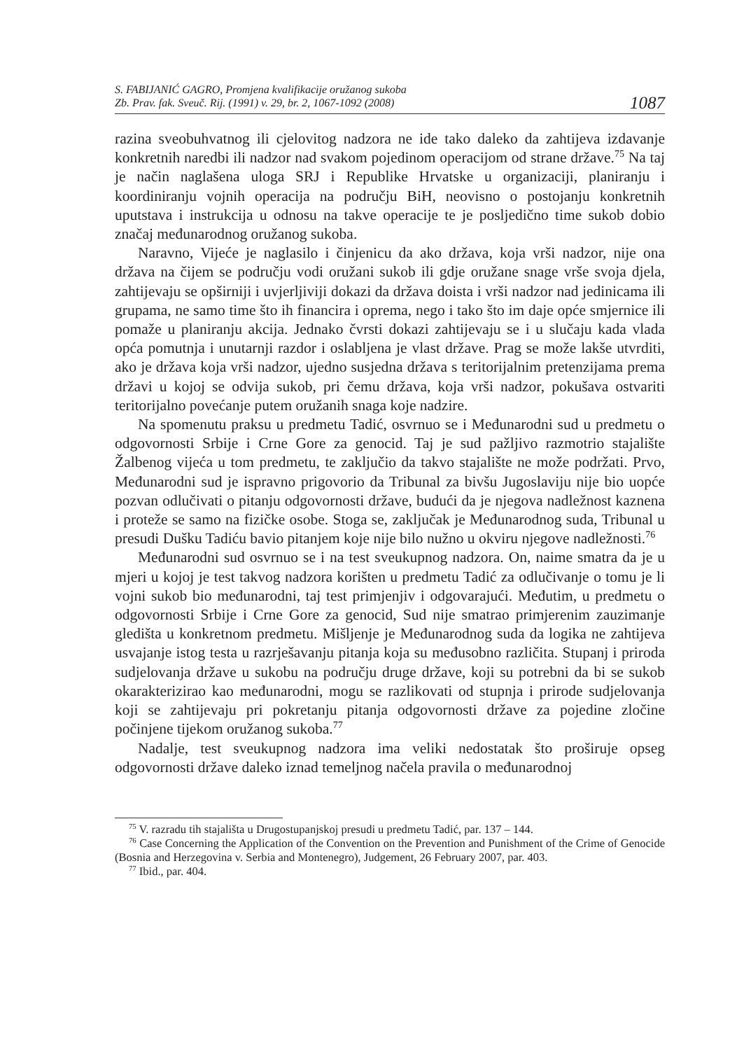S. FABIJANIĆ GAGRO, Promjena kvalifikacije oružanog sukoba
Zb. Prav. fak. Sveuč. Rij. (1991) v. 29, br. 2, 1067-1092 (2008)
1087
razina sveobuhvatnog ili cjelovitog nadzora ne ide tako daleko da zahtijeva izdavanje konkretnih naredbi ili nadzor nad svakom pojedinom operacijom od strane države.<sup>75</sup> Na taj je način naglašena uloga SRJ i Republike Hrvatske u organizaciji, planiranju i koordiniranju vojnih operacija na području BiH, neovisno o postojanju konkretnih uputstava i instrukcija u odnosu na takve operacije te je posljedično time sukob dobio značaj međunarodnog oružanog sukoba.
Naravno, Vijeće je naglasilo i činjenicu da ako država, koja vrši nadzor, nije ona država na čijem se području vodi oružani sukob ili gdje oružane snage vrše svoja djela, zahtijevaju se opširniji i uvjerljiviji dokazi da država doista i vrši nadzor nad jedinicama ili grupama, ne samo time što ih financira i oprema, nego i tako što im daje opće smjernice ili pomaže u planiranju akcija. Jednako čvrsti dokazi zahtijevaju se i u slučaju kada vlada opća pomutnja i unutarnji razdor i oslabljena je vlast države. Prag se može lakše utvrditi, ako je država koja vrši nadzor, ujedno susjedna država s teritorijalnim pretenzijama prema državi u kojoj se odvija sukob, pri čemu država, koja vrši nadzor, pokušava ostvariti teritorijalno povećanje putem oružanih snaga koje nadzire.
Na spomenutu praksu u predmetu Tadić, osvrnuo se i Međunarodni sud u predmetu o odgovornosti Srbije i Crne Gore za genocid. Taj je sud pažljivo razmotrio stajalište Žalbenog vijeća u tom predmetu, te zaključio da takvo stajalište ne može podržati. Prvo, Međunarodni sud je ispravno prigovorio da Tribunal za bivšu Jugoslaviju nije bio uopće pozvan odlučivati o pitanju odgovornosti države, budući da je njegova nadležnost kaznena i proteže se samo na fizičke osobe. Stoga se, zaključak je Međunarodnog suda, Tribunal u presudi Dušku Tadiću bavio pitanjem koje nije bilo nužno u okviru njegove nadležnosti.<sup>76</sup>
Međunarodni sud osvrnuo se i na test sveukupnog nadzora. On, naime smatra da je u mjeri u kojoj je test takvog nadzora korišten u predmetu Tadić za odlučivanje o tomu je li vojni sukob bio međunarodni, taj test primjenjiv i odgovarajući. Međutim, u predmetu o odgovornosti Srbije i Crne Gore za genocid, Sud nije smatrao primjerenim zauzimanje gledišta u konkretnom predmetu. Mišljenje je Međunarodnog suda da logika ne zahtijeva usvajanje istog testa u razrješavanju pitanja koja su međusobno različita. Stupanj i priroda sudjelovanja države u sukobu na području druge države, koji su potrebni da bi se sukob okarakterizirao kao međunarodni, mogu se razlikovati od stupnja i prirode sudjelovanja koji se zahtijevaju pri pokretanju pitanja odgovornosti države za pojedine zločine počinjene tijekom oružanog sukoba.<sup>77</sup>
Nadalje, test sveukupnog nadzora ima veliki nedostatak što proširuje opseg odgovornosti države daleko iznad temeljnog načela pravila o međunarodnoj
<sup>75</sup> V. razradu tih stajališta u Drugostupanjskoj presudi u predmetu Tadić, par. 137 – 144.
<sup>76</sup> Case Concerning the Application of the Convention on the Prevention and Punishment of the Crime of Genocide (Bosnia and Herzegovina v. Serbia and Montenegro), Judgement, 26 February 2007, par. 403.
<sup>77</sup> Ibid., par. 404.